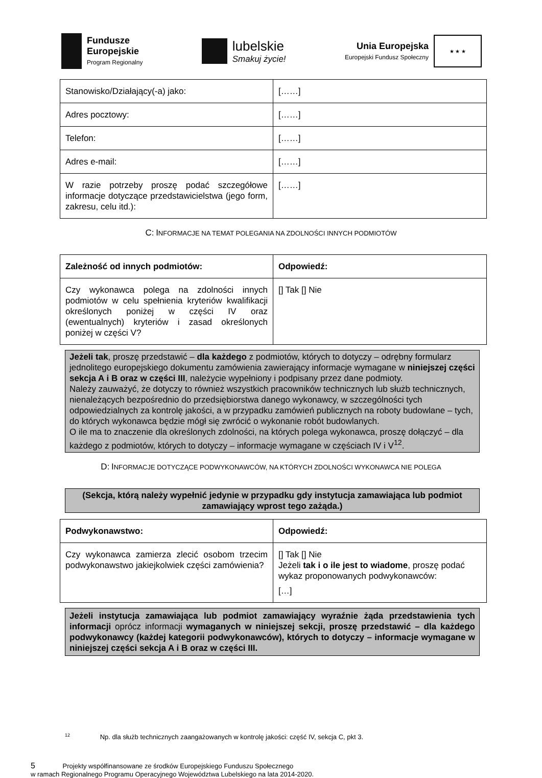Fundusze
Europejskie
Program Regionalny
lubelskie
Smakuj życie!
Unia Europejska
Europejski Fundusz Społeczny
★ ★ ★
| Stanowisko/Działający(-a) jako: | [……] |
| Adres pocztowy: | [……] |
| Telefon: | [……] |
| Adres e-mail: | [……] |
| W razie potrzeby proszę podać szczegółowe informacje dotyczące przedstawicielstwa (jego form, zakresu, celu itd.): | [……] |
C: INFORMACJE NA TEMAT POLEGANIA NA ZDOLNOŚCI INNYCH PODMIOTÓW
| Zależność od innych podmiotów: | Odpowiedź: |
| Czy wykonawca polega na zdolności innych podmiotów w celu spełnienia kryteriów kwalifikacji określonych poniżej w części IV oraz (ewentualnych) kryteriów i zasad określonych poniżej w części V? | [] Tak [] Nie |
Jeżeli tak, proszę przedstawić – dla każdego z podmiotów, których to dotyczy – odrębny formularz jednolitego europejskiego dokumentu zamówienia zawierający informacje wymagane w niniejszej części sekcja A i B oraz w części III, należycie wypełniony i podpisany przez dane podmioty.
Należy zauważyć, że dotyczy to również wszystkich pracowników technicznych lub służb technicznych, nienależących bezpośrednio do przedsiębiorstwa danego wykonawcy, w szczególności tych odpowiedzialnych za kontrolę jakości, a w przypadku zamówień publicznych na roboty budowlane – tych, do których wykonawca będzie mógł się zwrócić o wykonanie robót budowlanych.
O ile ma to znaczenie dla określonych zdolności, na których polega wykonawca, proszę dołączyć – dla każdego z podmiotów, których to dotyczy – informacje wymagane w częściach IV i V<sup>12</sup>.
D: INFORMACJE DOTYCZĄCE PODWYKONAWCÓW, NA KTÓRYCH ZDOLNOŚCI WYKONAWCA NIE POLEGA
(Sekcja, którą należy wypełnić jedynie w przypadku gdy instytucja zamawiająca lub podmiot zamawiający wprost tego zażąda.)
| Podwykonawstwo: | Odpowiedź: |
| Czy wykonawca zamierza zlecić osobom trzecim podwykonawstwo jakiejkolwiek części zamówienia? | [] Tak [] Nie Jeżeli tak i o ile jest to wiadome , proszę podać wykaz proponowanych podwykonawców: […] |
Jeżeli instytucja zamawiająca lub podmiot zamawiający wyraźnie żąda przedstawienia tych informacji oprócz informacji wymaganych w niniejszej sekcji, proszę przedstawić – dla każdego podwykonawcy (każdej kategorii podwykonawców), których to dotyczy – informacje wymagane w niniejszej części sekcja A i B oraz w części III.
<sup>12</sup> Np. dla służb technicznych zaangażowanych w kontrolę jakości: część IV, sekcja C, pkt 3.
5 Projekty współfinansowane ze środków Europejskiego Funduszu Społecznego
w ramach Regionalnego Programu Operacyjnego Województwa Lubelskiego na lata 2014-2020.